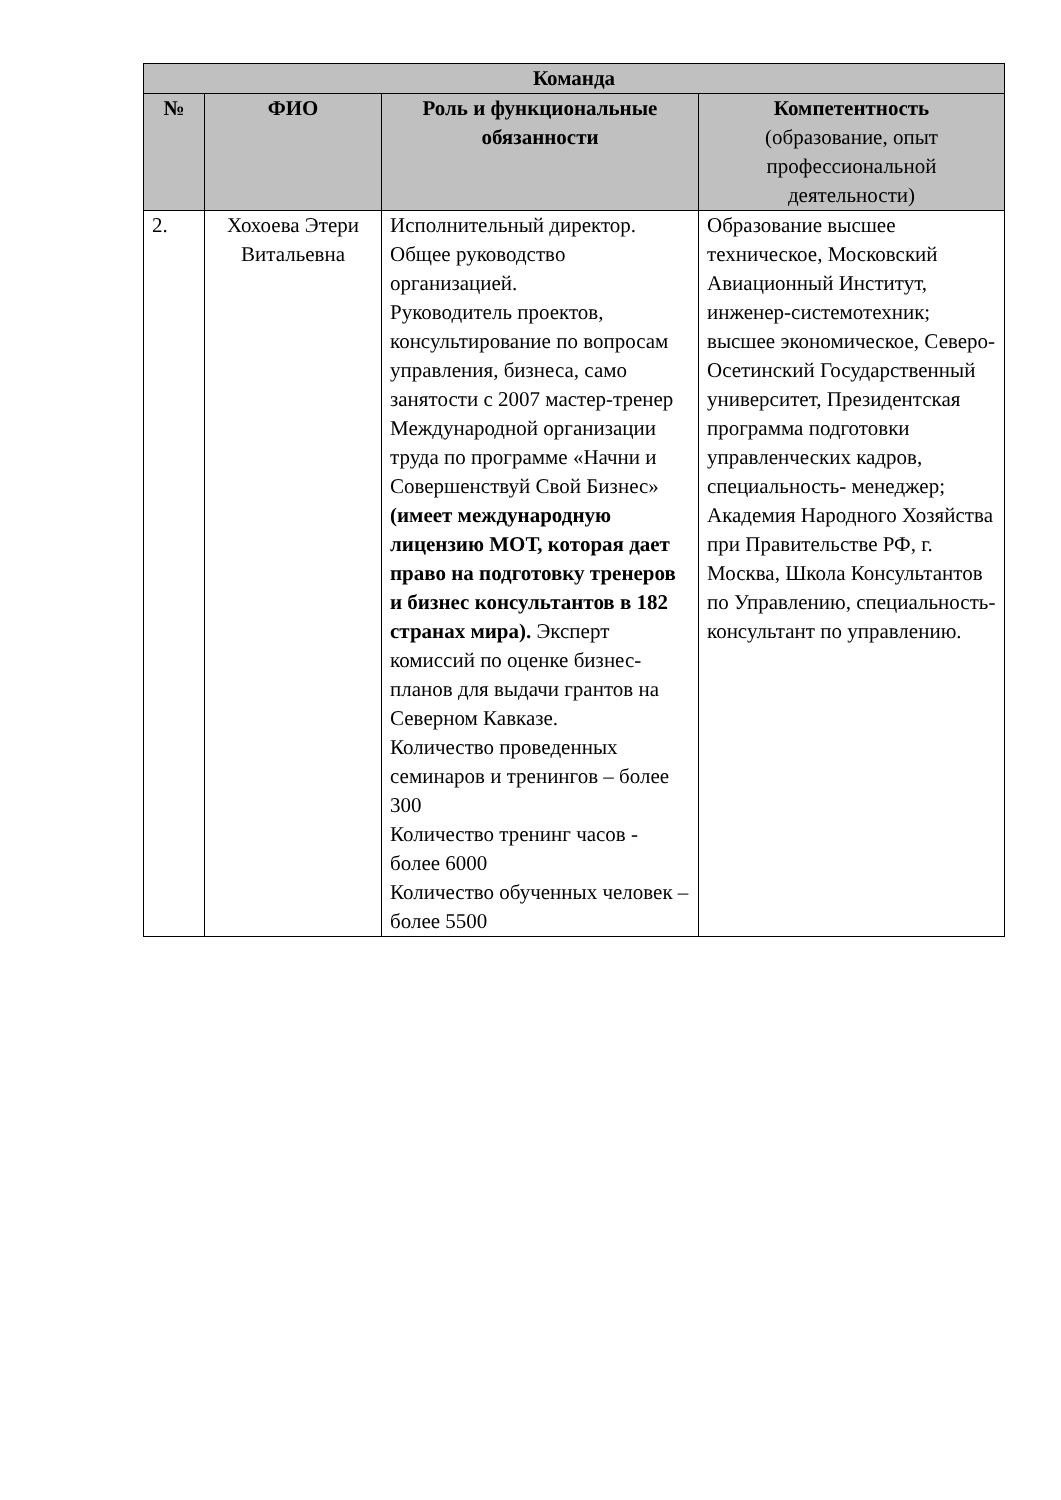| Команда | | | |
| --- | --- | --- | --- |
| № | ФИО | Роль и функциональные обязанности | Компетентность (образование, опыт профессиональной деятельности) |
| 2. | Хохоева Этери Витальевна | Исполнительный директор. Общее руководство организацией. Руководитель проектов, консультирование по вопросам управления, бизнеса, само занятости с 2007 мастер-тренер Международной организации труда по программе «Начни и Совершенствуй Свой Бизнес» (имеет международную лицензию МОТ, которая дает право на подготовку тренеров и бизнес консультантов в 182 странах мира). Эксперт комиссий по оценке бизнес-планов для выдачи грантов на Северном Кавказе. Количество проведенных семинаров и тренингов – более 300 Количество тренинг часов - более 6000 Количество обученных человек – более 5500 | Образование высшее техническое, Московский Авиационный Институт, инженер-системотехник; высшее экономическое, Северо-Осетинский Государственный университет, Президентская программа подготовки управленческих кадров, специальность- менеджер; Академия Народного Хозяйства при Правительстве РФ, г. Москва, Школа Консультантов по Управлению, специальность-консультант по управлению. |